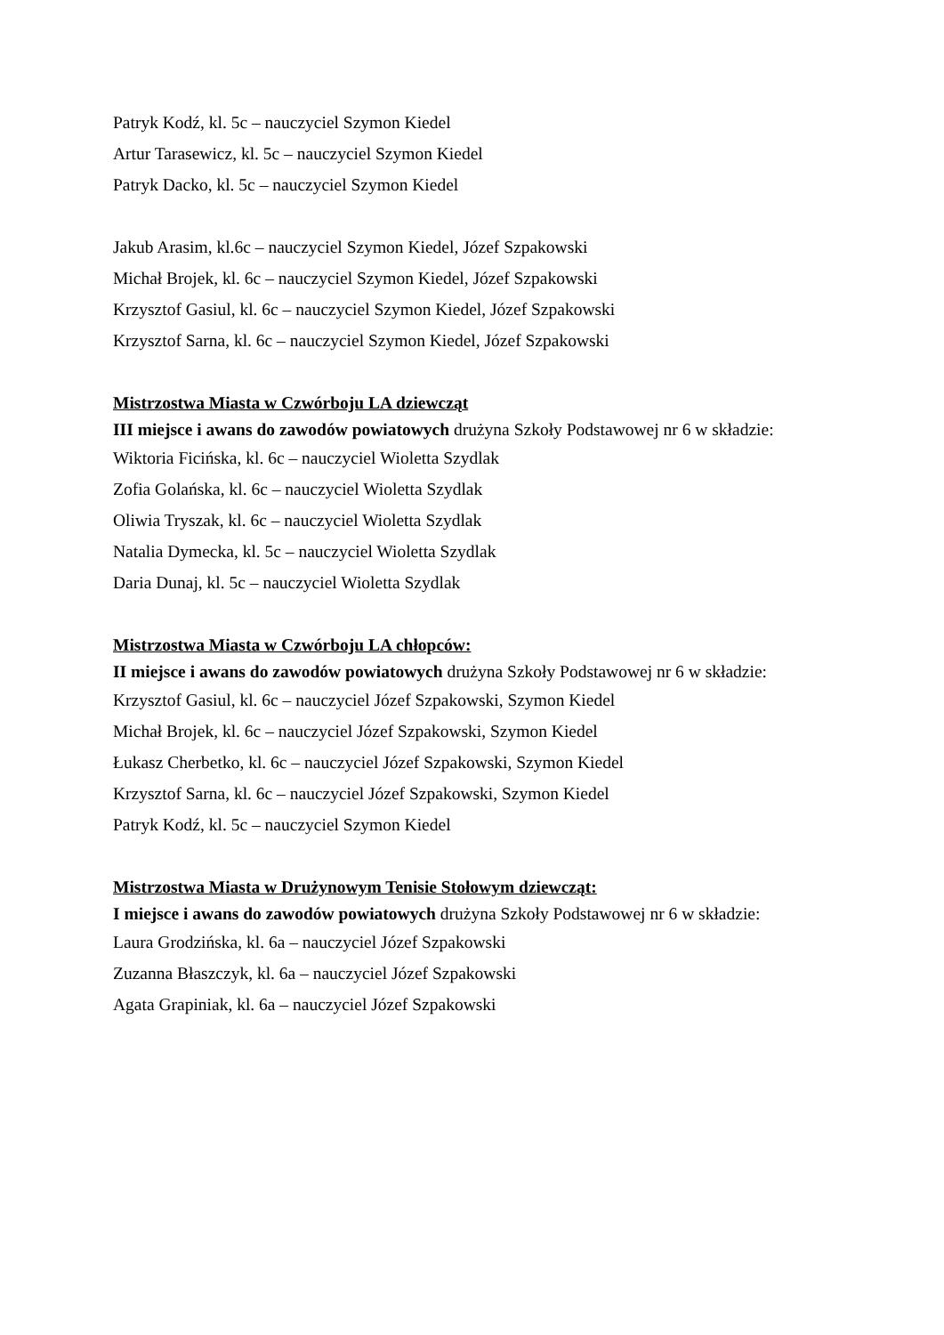Patryk Kodź, kl. 5c – nauczyciel Szymon Kiedel
Artur Tarasewicz, kl. 5c – nauczyciel Szymon Kiedel
Patryk Dacko, kl. 5c – nauczyciel Szymon Kiedel
Jakub Arasim, kl.6c – nauczyciel Szymon Kiedel, Józef Szpakowski
Michał Brojek, kl. 6c – nauczyciel Szymon Kiedel, Józef Szpakowski
Krzysztof Gasiul, kl. 6c – nauczyciel Szymon Kiedel, Józef Szpakowski
Krzysztof Sarna, kl. 6c – nauczyciel Szymon Kiedel, Józef Szpakowski
Mistrzostwa Miasta w Czwórboju LA dziewcząt
III miejsce i awans do zawodów powiatowych drużyna Szkoły Podstawowej nr 6 w składzie:
Wiktoria Ficińska, kl. 6c – nauczyciel Wioletta Szydlak
Zofia Golańska, kl. 6c – nauczyciel Wioletta Szydlak
Oliwia Tryszak, kl. 6c – nauczyciel Wioletta Szydlak
Natalia Dymecka, kl. 5c – nauczyciel Wioletta Szydlak
Daria Dunaj, kl. 5c – nauczyciel Wioletta Szydlak
Mistrzostwa Miasta w Czwórboju LA chłopców:
II miejsce i awans do zawodów powiatowych drużyna Szkoły Podstawowej nr 6 w składzie:
Krzysztof Gasiul, kl. 6c – nauczyciel Józef Szpakowski, Szymon Kiedel
Michał Brojek, kl. 6c – nauczyciel Józef Szpakowski, Szymon Kiedel
Łukasz Cherbetko, kl. 6c – nauczyciel Józef Szpakowski, Szymon Kiedel
Krzysztof Sarna, kl. 6c – nauczyciel Józef Szpakowski, Szymon Kiedel
Patryk Kodź, kl. 5c – nauczyciel Szymon Kiedel
Mistrzostwa Miasta w Drużynowym Tenisie Stołowym dziewcząt:
I miejsce i awans do zawodów powiatowych drużyna Szkoły Podstawowej nr 6 w składzie:
Laura Grodzińska, kl. 6a – nauczyciel Józef Szpakowski
Zuzanna Błaszczyk, kl. 6a – nauczyciel Józef Szpakowski
Agata Grapiniak, kl. 6a – nauczyciel Józef Szpakowski